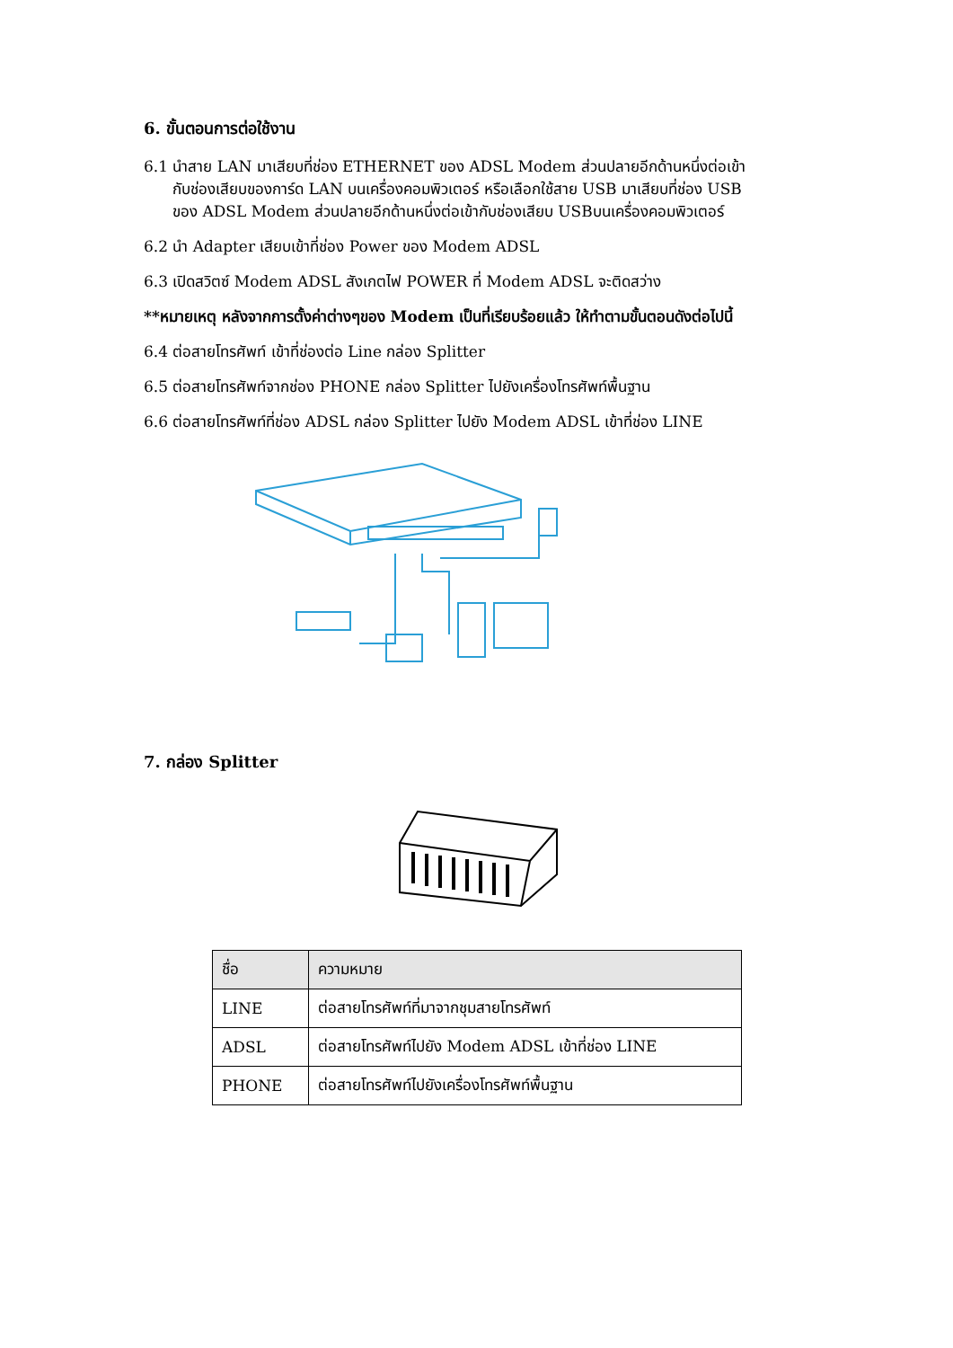6. ขั้นตอนการต่อใช้งาน
6.1 นำสาย LAN มาเสียบที่ช่อง ETHERNET ของ ADSL Modem ส่วนปลายอีกด้านหนึ่งต่อเข้า
กับช่องเสียบของการ์ด LAN บนเครื่องคอมพิวเตอร์ หรือเลือกใช้สาย USB มาเสียบที่ช่อง USB
ของ ADSL Modem ส่วนปลายอีกด้านหนึ่งต่อเข้ากับช่องเสียบ USBบนเครื่องคอมพิวเตอร์
6.2 นำ Adapter เสียบเข้าที่ช่อง Power ของ Modem ADSL
6.3 เปิดสวิตซ์ Modem ADSL สังเกตไฟ POWER ที่ Modem ADSL จะติดสว่าง
**หมายเหตุ หลังจากการตั้งค่าต่างๆของ Modem เป็นที่เรียบร้อยแล้ว ให้ทำตามขั้นตอนดังต่อไปนี้
6.4 ต่อสายโทรศัพท์ เข้าที่ช่องต่อ Line กล่อง Splitter
6.5 ต่อสายโทรศัพท์จากช่อง PHONE กล่อง Splitter ไปยังเครื่องโทรศัพท์พื้นฐาน
6.6 ต่อสายโทรศัพท์ที่ช่อง ADSL กล่อง Splitter ไปยัง Modem ADSL เข้าที่ช่อง LINE
7. กล่อง Splitter
| ชื่อ | ความหมาย |
| --- | --- |
| LINE | ต่อสายโทรศัพท์ที่มาจากชุมสายโทรศัพท์ |
| ADSL | ต่อสายโทรศัพท์ไปยัง Modem ADSL เข้าที่ช่อง LINE |
| PHONE | ต่อสายโทรศัพท์ไปยังเครื่องโทรศัพท์พื้นฐาน |